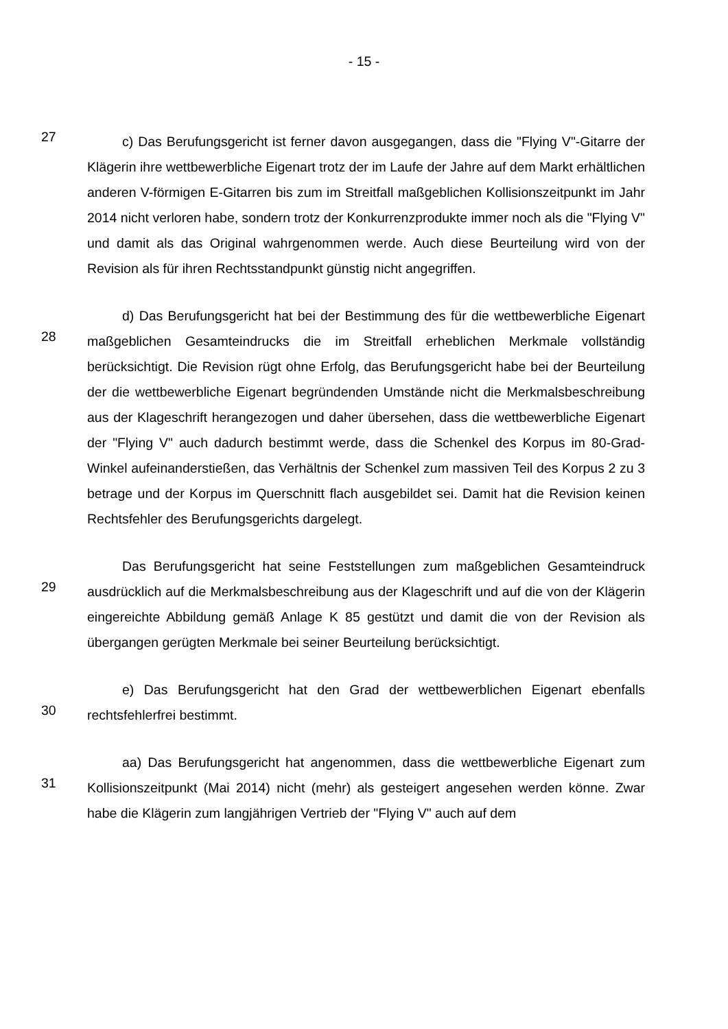- 15 -
27
c) Das Berufungsgericht ist ferner davon ausgegangen, dass die "Flying V"-Gitarre der Klägerin ihre wettbewerbliche Eigenart trotz der im Laufe der Jahre auf dem Markt erhältlichen anderen V-förmigen E-Gitarren bis zum im Streitfall maßgeblichen Kollisionszeitpunkt im Jahr 2014 nicht verloren habe, sondern trotz der Konkurrenzprodukte immer noch als die "Flying V" und damit als das Original wahrgenommen werde. Auch diese Beurteilung wird von der Revision als für ihren Rechtsstandpunkt günstig nicht angegriffen.
28
d) Das Berufungsgericht hat bei der Bestimmung des für die wettbewerbliche Eigenart maßgeblichen Gesamteindrucks die im Streitfall erheblichen Merkmale vollständig berücksichtigt. Die Revision rügt ohne Erfolg, das Berufungsgericht habe bei der Beurteilung der die wettbewerbliche Eigenart begründenden Umstände nicht die Merkmalsbeschreibung aus der Klageschrift herangezogen und daher übersehen, dass die wettbewerbliche Eigenart der "Flying V" auch dadurch bestimmt werde, dass die Schenkel des Korpus im 80-Grad-Winkel aufeinanderstießen, das Verhältnis der Schenkel zum massiven Teil des Korpus 2 zu 3 betrage und der Korpus im Querschnitt flach ausgebildet sei. Damit hat die Revision keinen Rechtsfehler des Berufungsgerichts dargelegt.
29
Das Berufungsgericht hat seine Feststellungen zum maßgeblichen Gesamteindruck ausdrücklich auf die Merkmalsbeschreibung aus der Klageschrift und auf die von der Klägerin eingereichte Abbildung gemäß Anlage K 85 gestützt und damit die von der Revision als übergangen gerügten Merkmale bei seiner Beurteilung berücksichtigt.
30
e) Das Berufungsgericht hat den Grad der wettbewerblichen Eigenart ebenfalls rechtsfehlerfrei bestimmt.
31
aa) Das Berufungsgericht hat angenommen, dass die wettbewerbliche Eigenart zum Kollisionszeitpunkt (Mai 2014) nicht (mehr) als gesteigert angesehen werden könne. Zwar habe die Klägerin zum langjährigen Vertrieb der "Flying V" auch auf dem